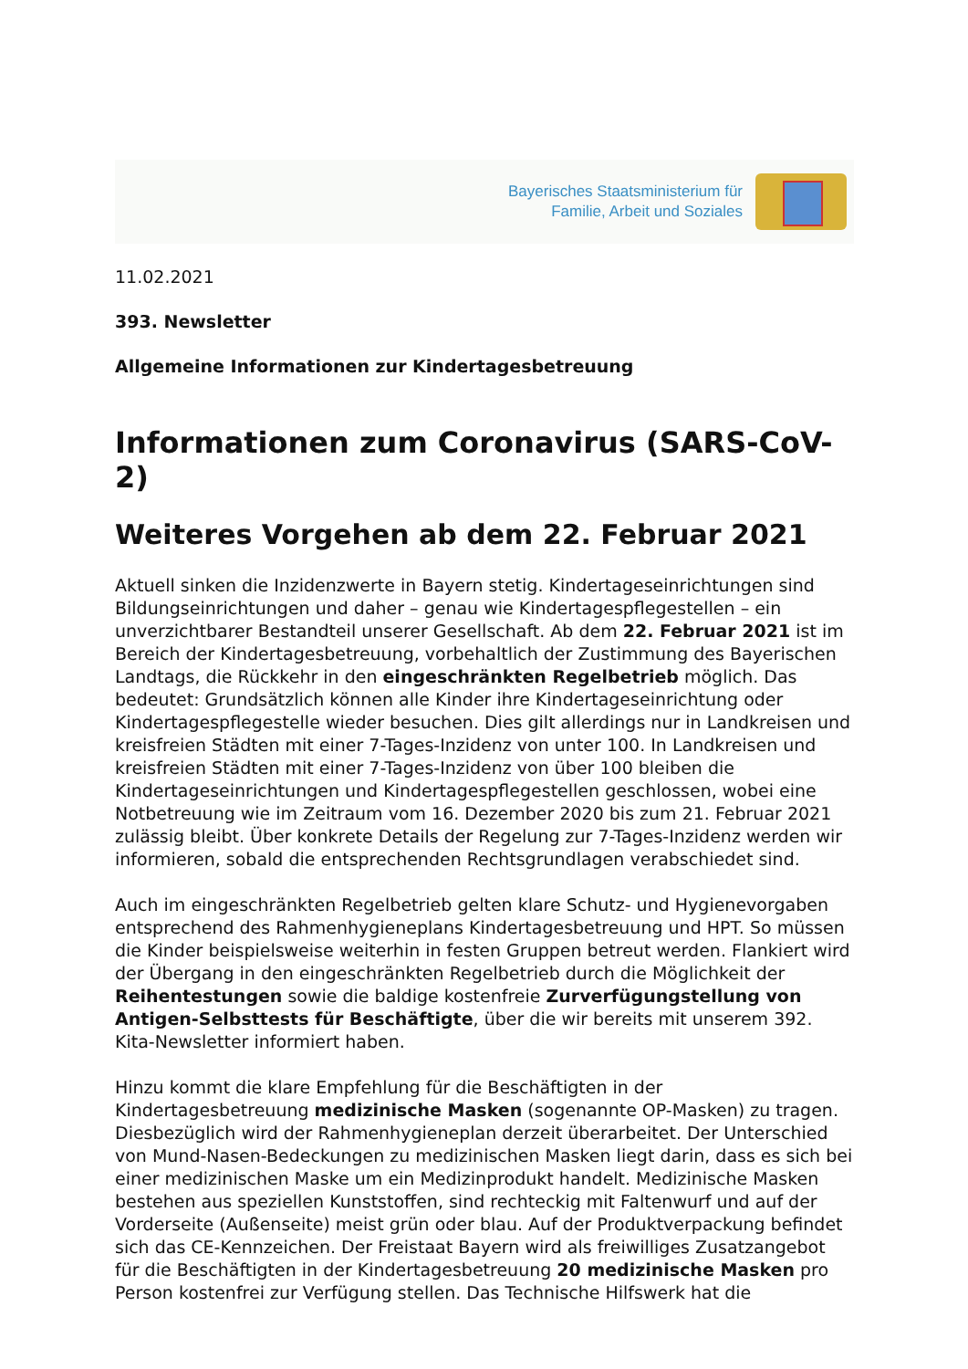Bayerisches Staatsministerium für
Familie, Arbeit und Soziales
11.02.2021
393. Newsletter
Allgemeine Informationen zur Kindertagesbetreuung
Informationen zum Coronavirus (SARS-CoV-2)
Weiteres Vorgehen ab dem 22. Februar 2021
Aktuell sinken die Inzidenzwerte in Bayern stetig. Kindertageseinrichtungen sind Bildungseinrichtungen und daher – genau wie Kindertagespflegestellen – ein unverzichtbarer Bestandteil unserer Gesellschaft. Ab dem 22. Februar 2021 ist im Bereich der Kindertagesbetreuung, vorbehaltlich der Zustimmung des Bayerischen Landtags, die Rückkehr in den eingeschränkten Regelbetrieb möglich. Das bedeutet: Grundsätzlich können alle Kinder ihre Kindertageseinrichtung oder Kindertagespflegestelle wieder besuchen. Dies gilt allerdings nur in Landkreisen und kreisfreien Städten mit einer 7-Tages-Inzidenz von unter 100. In Landkreisen und kreisfreien Städten mit einer 7-Tages-Inzidenz von über 100 bleiben die Kindertageseinrichtungen und Kindertagespflegestellen geschlossen, wobei eine Notbetreuung wie im Zeitraum vom 16. Dezember 2020 bis zum 21. Februar 2021 zulässig bleibt. Über konkrete Details der Regelung zur 7-Tages-Inzidenz werden wir informieren, sobald die entsprechenden Rechtsgrundlagen verabschiedet sind.
Auch im eingeschränkten Regelbetrieb gelten klare Schutz- und Hygienevorgaben entsprechend des Rahmenhygieneplans Kindertagesbetreuung und HPT. So müssen die Kinder beispielsweise weiterhin in festen Gruppen betreut werden. Flankiert wird der Übergang in den eingeschränkten Regelbetrieb durch die Möglichkeit der Reihentestungen sowie die baldige kostenfreie Zurverfügungstellung von Antigen-Selbsttests für Beschäftigte, über die wir bereits mit unserem 392. Kita-Newsletter informiert haben.
Hinzu kommt die klare Empfehlung für die Beschäftigten in der Kindertagesbetreuung medizinische Masken (sogenannte OP-Masken) zu tragen. Diesbezüglich wird der Rahmenhygieneplan derzeit überarbeitet. Der Unterschied von Mund-Nasen-Bedeckungen zu medizinischen Masken liegt darin, dass es sich bei einer medizinischen Maske um ein Medizinprodukt handelt. Medizinische Masken bestehen aus speziellen Kunststoffen, sind rechteckig mit Faltenwurf und auf der Vorderseite (Außenseite) meist grün oder blau. Auf der Produktverpackung befindet sich das CE-Kennzeichen. Der Freistaat Bayern wird als freiwilliges Zusatzangebot für die Beschäftigten in der Kindertagesbetreuung 20 medizinische Masken pro Person kostenfrei zur Verfügung stellen. Das Technische Hilfswerk hat die